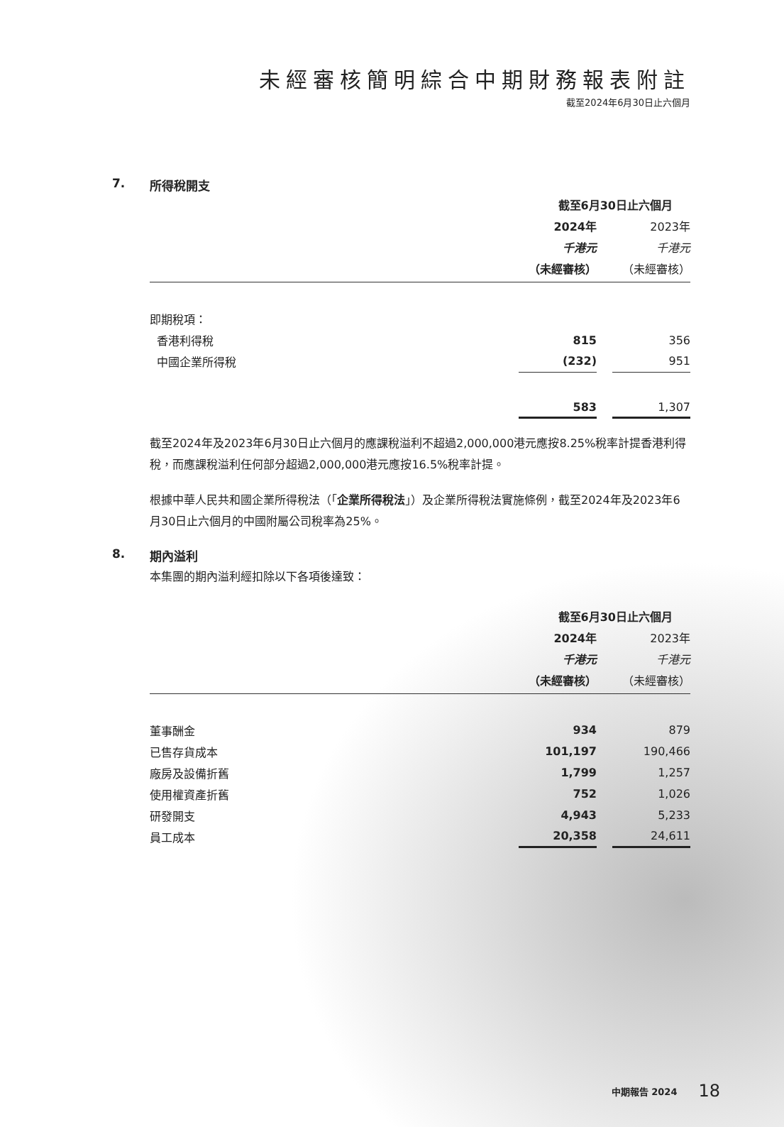未經審核簡明綜合中期財務報表附註
截至2024年6月30日止六個月
7. 所得稅開支
| | 截至6月30日止六個月 | | |
| --- | --- | --- | --- |
| | 2024年 | | 2023年 |
| | 千港元 | | 千港元 |
| | （未經審核） | | （未經審核） |
| 即期稅項： | | | |
| 香港利得稅 | 815 | | 356 |
| 中國企業所得稅 | (232) | | 951 |
| | 583 | | 1,307 |
截至2024年及2023年6月30日止六個月的應課稅溢利不超過2,000,000港元應按8.25%稅率計提香港利得稅，而應課稅溢利任何部分超過2,000,000港元應按16.5%稅率計提。
根據中華人民共和國企業所得稅法（「企業所得稅法」）及企業所得稅法實施條例，截至2024年及2023年6月30日止六個月的中國附屬公司稅率為25%。
8. 期內溢利
本集團的期內溢利經扣除以下各項後達致：
| | 截至6月30日止六個月 | | |
| --- | --- | --- | --- |
| | 2024年 | | 2023年 |
| | 千港元 | | 千港元 |
| | （未經審核） | | （未經審核） |
| 董事酬金 | 934 | | 879 |
| 已售存貨成本 | 101,197 | | 190,466 |
| 廠房及設備折舊 | 1,799 | | 1,257 |
| 使用權資產折舊 | 752 | | 1,026 |
| 研發開支 | 4,943 | | 5,233 |
| 員工成本 | 20,358 | | 24,611 |
中期報告 2024 18